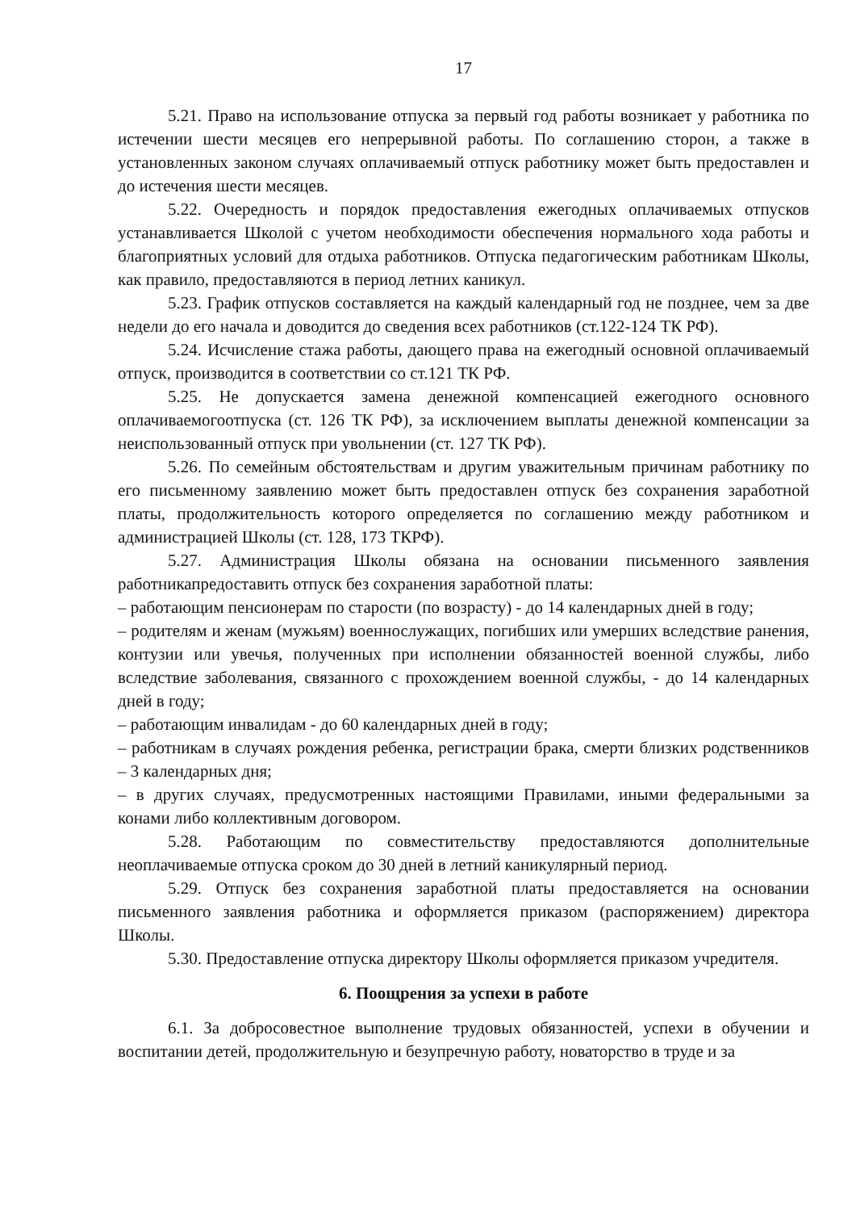17
5.21. Право на использование отпуска за первый год работы возникает у работника по истечении шести месяцев его непрерывной работы. По соглашению сторон, а также в установленных законом случаях оплачиваемый отпуск работнику может быть предоставлен и до истечения шести месяцев.
5.22. Очередность и порядок предоставления ежегодных оплачиваемых отпусков устанавливается Школой с учетом необходимости обеспечения нормального хода работы и благоприятных условий для отдыха работников. Отпуска педагогическим работникам Школы, как правило, предоставляются в период летних каникул.
5.23. График отпусков составляется на каждый календарный год не позднее, чем за две недели до его начала и доводится до сведения всех работников (ст.122-124 ТК РФ).
5.24. Исчисление стажа работы, дающего права на ежегодный основной оплачиваемый отпуск, производится в соответствии со ст.121 ТК РФ.
5.25. Не допускается замена денежной компенсацией ежегодного основного оплачиваемогоотпуска (ст. 126 ТК РФ), за исключением выплаты денежной компенсации за неиспользованный отпуск при увольнении (ст. 127 ТК РФ).
5.26. По семейным обстоятельствам и другим уважительным причинам работнику по его письменному заявлению может быть предоставлен отпуск без сохранения заработной платы, продолжительность которого определяется по соглашению между работником и администрацией Школы (ст. 128, 173 ТКРФ).
5.27. Администрация Школы обязана на основании письменного заявления работникапредоставить отпуск без сохранения заработной платы:
– работающим пенсионерам по старости (по возрасту) - до 14 календарных дней в году;
– родителям и женам (мужьям) военнослужащих, погибших или умерших вследствие ранения, контузии или увечья, полученных при исполнении обязанностей военной службы, либо вследствие заболевания, связанного с прохождением военной службы, - до 14 календарных дней в году;
– работающим инвалидам - до 60 календарных дней в году;
– работникам в случаях рождения ребенка, регистрации брака, смерти близких родственников – 3 календарных дня;
– в других случаях, предусмотренных настоящими Правилами, иными федеральными за конами либо коллективным договором.
5.28. Работающим по совместительству предоставляются дополнительные неоплачиваемые отпуска сроком до 30 дней в летний каникулярный период.
5.29. Отпуск без сохранения заработной платы предоставляется на основании письменного заявления работника и оформляется приказом (распоряжением) директора Школы.
5.30. Предоставление отпуска директору Школы оформляется приказом учредителя.
6. Поощрения за успехи в работе
6.1. За добросовестное выполнение трудовых обязанностей, успехи в обучении и воспитании детей, продолжительную и безупречную работу, новаторство в труде и за